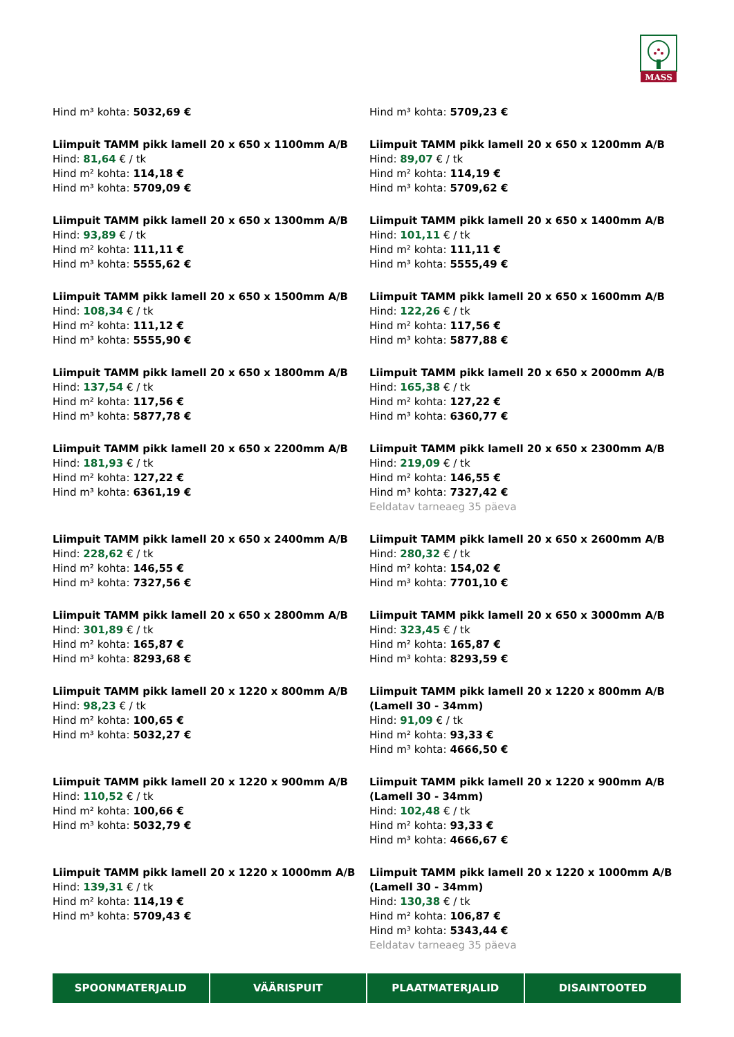MASS
Hind m³ kohta: 5032,69 €
Hind m³ kohta: 5709,23 €
Liimpuit TAMM pikk lamell 20 x 650 x 1100mm A/B
Hind: 81,64 € / tk
Hind m² kohta: 114,18 €
Hind m³ kohta: 5709,09 €
Liimpuit TAMM pikk lamell 20 x 650 x 1200mm A/B
Hind: 89,07 € / tk
Hind m² kohta: 114,19 €
Hind m³ kohta: 5709,62 €
Liimpuit TAMM pikk lamell 20 x 650 x 1300mm A/B
Hind: 93,89 € / tk
Hind m² kohta: 111,11 €
Hind m³ kohta: 5555,62 €
Liimpuit TAMM pikk lamell 20 x 650 x 1400mm A/B
Hind: 101,11 € / tk
Hind m² kohta: 111,11 €
Hind m³ kohta: 5555,49 €
Liimpuit TAMM pikk lamell 20 x 650 x 1500mm A/B
Hind: 108,34 € / tk
Hind m² kohta: 111,12 €
Hind m³ kohta: 5555,90 €
Liimpuit TAMM pikk lamell 20 x 650 x 1600mm A/B
Hind: 122,26 € / tk
Hind m² kohta: 117,56 €
Hind m³ kohta: 5877,88 €
Liimpuit TAMM pikk lamell 20 x 650 x 1800mm A/B
Hind: 137,54 € / tk
Hind m² kohta: 117,56 €
Hind m³ kohta: 5877,78 €
Liimpuit TAMM pikk lamell 20 x 650 x 2000mm A/B
Hind: 165,38 € / tk
Hind m² kohta: 127,22 €
Hind m³ kohta: 6360,77 €
Liimpuit TAMM pikk lamell 20 x 650 x 2200mm A/B
Hind: 181,93 € / tk
Hind m² kohta: 127,22 €
Hind m³ kohta: 6361,19 €
Liimpuit TAMM pikk lamell 20 x 650 x 2300mm A/B
Hind: 219,09 € / tk
Hind m² kohta: 146,55 €
Hind m³ kohta: 7327,42 €
Eeldatav tarneaeg 35 päeva
Liimpuit TAMM pikk lamell 20 x 650 x 2400mm A/B
Hind: 228,62 € / tk
Hind m² kohta: 146,55 €
Hind m³ kohta: 7327,56 €
Liimpuit TAMM pikk lamell 20 x 650 x 2600mm A/B
Hind: 280,32 € / tk
Hind m² kohta: 154,02 €
Hind m³ kohta: 7701,10 €
Liimpuit TAMM pikk lamell 20 x 650 x 2800mm A/B
Hind: 301,89 € / tk
Hind m² kohta: 165,87 €
Hind m³ kohta: 8293,68 €
Liimpuit TAMM pikk lamell 20 x 650 x 3000mm A/B
Hind: 323,45 € / tk
Hind m² kohta: 165,87 €
Hind m³ kohta: 8293,59 €
Liimpuit TAMM pikk lamell 20 x 1220 x 800mm A/B
Hind: 98,23 € / tk
Hind m² kohta: 100,65 €
Hind m³ kohta: 5032,27 €
Liimpuit TAMM pikk lamell 20 x 1220 x 800mm A/B (Lamell 30 - 34mm)
Hind: 91,09 € / tk
Hind m² kohta: 93,33 €
Hind m³ kohta: 4666,50 €
Liimpuit TAMM pikk lamell 20 x 1220 x 900mm A/B
Hind: 110,52 € / tk
Hind m² kohta: 100,66 €
Hind m³ kohta: 5032,79 €
Liimpuit TAMM pikk lamell 20 x 1220 x 900mm A/B (Lamell 30 - 34mm)
Hind: 102,48 € / tk
Hind m² kohta: 93,33 €
Hind m³ kohta: 4666,67 €
Liimpuit TAMM pikk lamell 20 x 1220 x 1000mm A/B
Hind: 139,31 € / tk
Hind m² kohta: 114,19 €
Hind m³ kohta: 5709,43 €
Liimpuit TAMM pikk lamell 20 x 1220 x 1000mm A/B (Lamell 30 - 34mm)
Hind: 130,38 € / tk
Hind m² kohta: 106,87 €
Hind m³ kohta: 5343,44 €
Eeldatav tarneaeg 35 päeva
SPOONMATERJALID VÄÄRISPUIT PLAATMATERJALID DISAINTOOTED